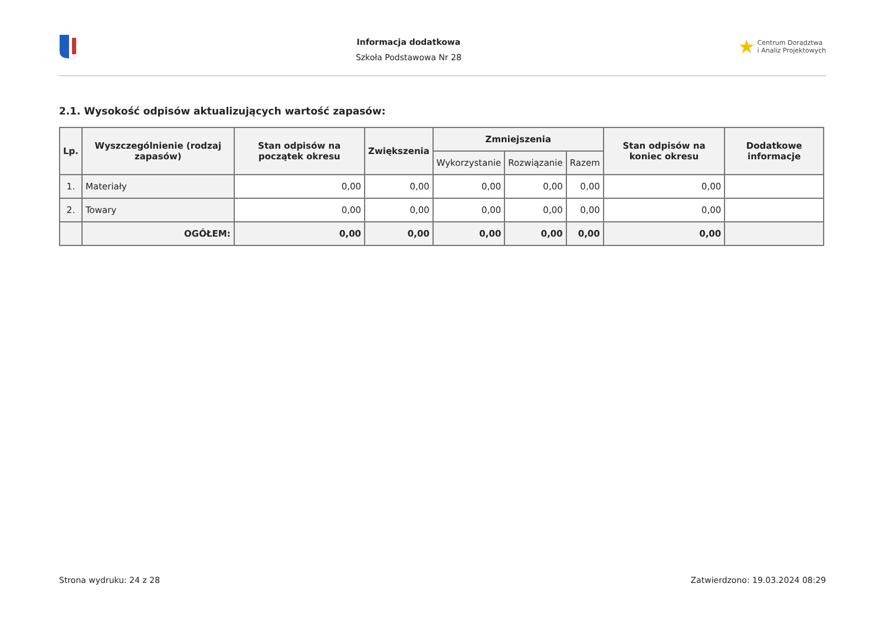Informacja dodatkowa
Szkoła Podstawowa Nr 28
★ Centrum Doradztwa
i Analiz Projektowych
2.1. Wysokość odpisów aktualizujących wartość zapasów:
| Lp. | Wyszczególnienie (rodzaj zapasów) | Stan odpisów na początek okresu | Zwiększenia | Zmniejszenia | | | Stan odpisów na koniec okresu | Dodatkowe informacje |
| --- | --- | --- | --- | --- | --- | --- | --- | --- |
| | | | | Wykorzystanie | Rozwiązanie | Razem | | |
| 1. | Materiały | 0,00 | 0,00 | 0,00 | 0,00 | 0,00 | 0,00 | |
| 2. | Towary | 0,00 | 0,00 | 0,00 | 0,00 | 0,00 | 0,00 | |
| | OGÓŁEM: | 0,00 | 0,00 | 0,00 | 0,00 | 0,00 | 0,00 | |
Strona wydruku: 24 z 28 Zatwierdzono: 19.03.2024 08:29